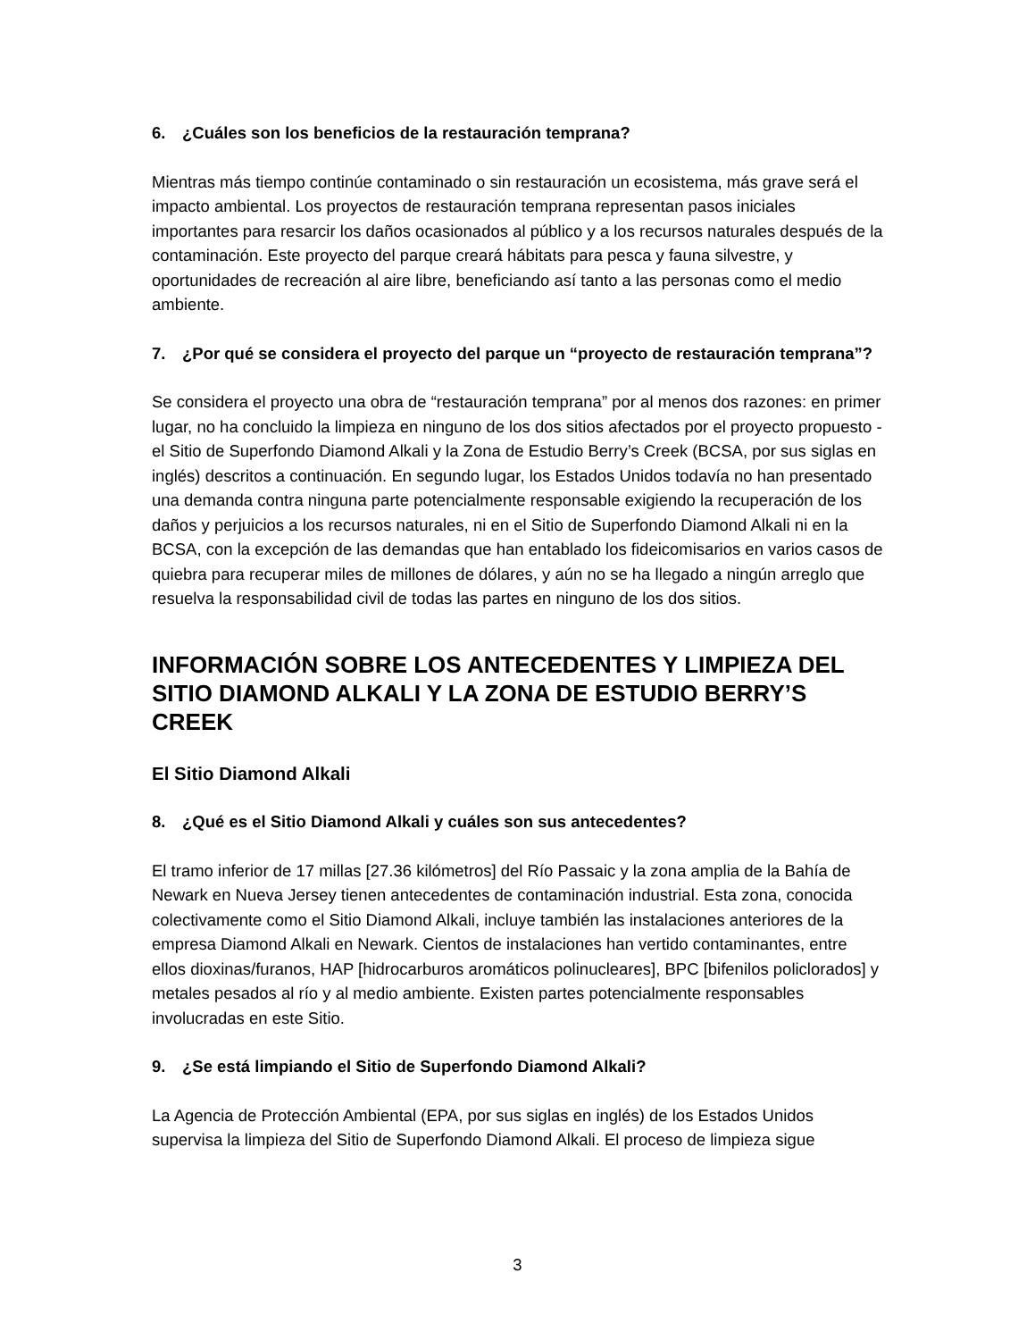6. ¿Cuáles son los beneficios de la restauración temprana?
Mientras más tiempo continúe contaminado o sin restauración un ecosistema, más grave será el impacto ambiental. Los proyectos de restauración temprana representan pasos iniciales importantes para resarcir los daños ocasionados al público y a los recursos naturales después de la contaminación. Este proyecto del parque creará hábitats para pesca y fauna silvestre, y oportunidades de recreación al aire libre, beneficiando así tanto a las personas como el medio ambiente.
7. ¿Por qué se considera el proyecto del parque un “proyecto de restauración temprana”?
Se considera el proyecto una obra de “restauración temprana” por al menos dos razones: en primer lugar, no ha concluido la limpieza en ninguno de los dos sitios afectados por el proyecto propuesto - el Sitio de Superfondo Diamond Alkali y la Zona de Estudio Berry’s Creek (BCSA, por sus siglas en inglés) descritos a continuación. En segundo lugar, los Estados Unidos todavía no han presentado una demanda contra ninguna parte potencialmente responsable exigiendo la recuperación de los daños y perjuicios a los recursos naturales, ni en el Sitio de Superfondo Diamond Alkali ni en la BCSA, con la excepción de las demandas que han entablado los fideicomisarios en varios casos de quiebra para recuperar miles de millones de dólares, y aún no se ha llegado a ningún arreglo que resuelva la responsabilidad civil de todas las partes en ninguno de los dos sitios.
INFORMACIÓN SOBRE LOS ANTECEDENTES Y LIMPIEZA DEL SITIO DIAMOND ALKALI Y LA ZONA DE ESTUDIO BERRY’S CREEK
El Sitio Diamond Alkali
8. ¿Qué es el Sitio Diamond Alkali y cuáles son sus antecedentes?
El tramo inferior de 17 millas [27.36 kilómetros] del Río Passaic y la zona amplia de la Bahía de Newark en Nueva Jersey tienen antecedentes de contaminación industrial. Esta zona, conocida colectivamente como el Sitio Diamond Alkali, incluye también las instalaciones anteriores de la empresa Diamond Alkali en Newark. Cientos de instalaciones han vertido contaminantes, entre ellos dioxinas/furanos, HAP [hidrocarburos aromáticos polinucleares], BPC [bifenilos policlorados] y metales pesados al río y al medio ambiente. Existen partes potencialmente responsables involucradas en este Sitio.
9. ¿Se está limpiando el Sitio de Superfondo Diamond Alkali?
La Agencia de Protección Ambiental (EPA, por sus siglas en inglés) de los Estados Unidos supervisa la limpieza del Sitio de Superfondo Diamond Alkali. El proceso de limpieza sigue
3